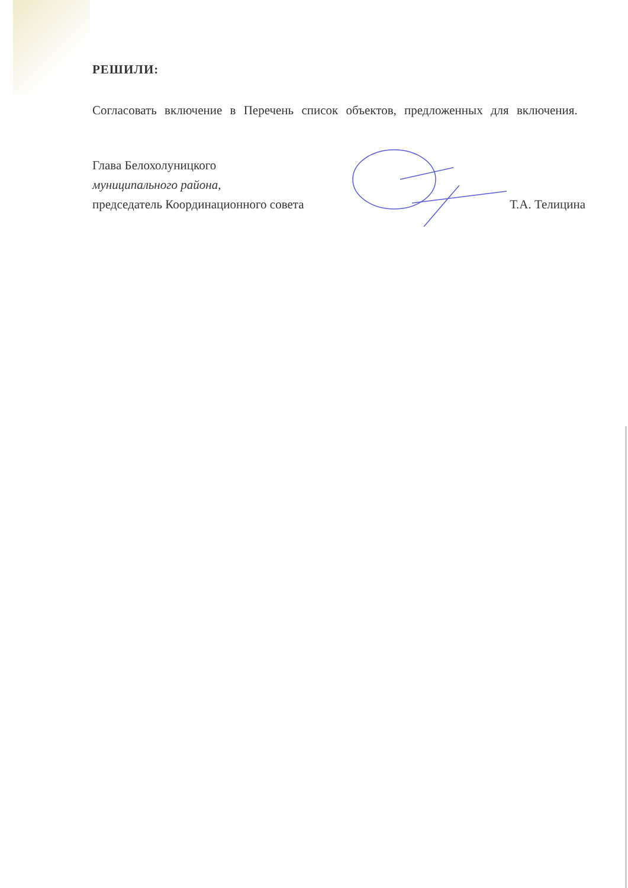РЕШИЛИ:
Согласовать включение в Перечень список объектов, предложенных для включения.
Глава Белохолуницкого
муниципального района,
председатель Координационного совета Т.А. Телицина